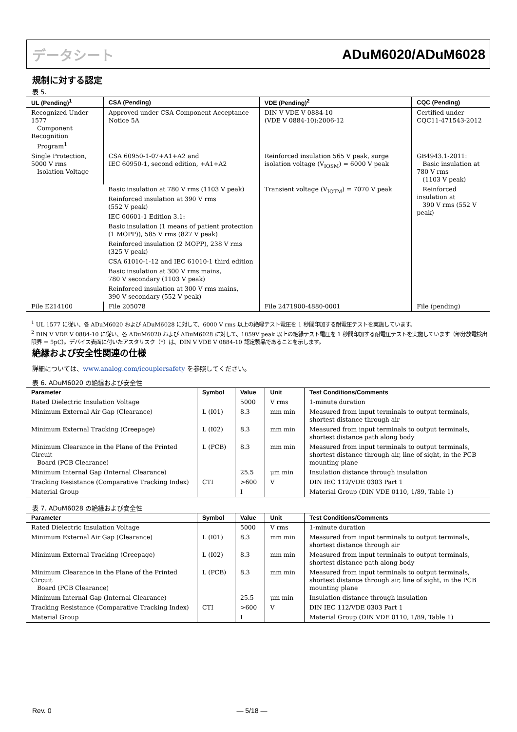データシート ADuM6020/ADuM6028
規制に対する認定
表 5.
| UL (Pending)<sup>1</sup> | CSA (Pending) | VDE (Pending)<sup>2</sup> | CQC (Pending) |
| --- | --- | --- | --- |
| Recognized Under 1577 Component Recognition Program<sup>1</sup> | Approved under CSA Component Acceptance Notice 5A | DIN V VDE V 0884-10 (VDE V 0884-10):2006-12 | Certified under CQC11-471543-2012 |
| Single Protection, 5000 V rms Isolation Voltage | CSA 60950-1-07+A1+A2 and IEC 60950-1, second edition, +A1+A2 | Reinforced insulation 565 V peak, surge isolation voltage (V<sub>IOSM</sub>) = 6000 V peak | GB4943.1-2011: Basic insulation at 780 V rms (1103 V peak) |
| | Basic insulation at 780 V rms (1103 V peak) | Transient voltage (V<sub>IOTM</sub>) = 7070 V peak | Reinforced insulation at 390 V rms (552 V peak) |
| | Reinforced insulation at 390 V rms (552 V peak) | | |
| | IEC 60601-1 Edition 3.1: | | |
| | Basic insulation (1 means of patient protection (1 MOPP)), 585 V rms (827 V peak) | | |
| | Reinforced insulation (2 MOPP), 238 V rms (325 V peak) | | |
| | CSA 61010-1-12 and IEC 61010-1 third edition | | |
| | Basic insulation at 300 V rms mains, 780 V secondary (1103 V peak) | | |
| | Reinforced insulation at 300 V rms mains, 390 V secondary (552 V peak) | | |
| File E214100 | File 205078 | File 2471900-4880-0001 | File (pending) |
<sup>1</sup> UL 1577 に従い、各 ADuM6020 および ADuM6028 に対して、6000 V rms 以上の絶縁テスト電圧を 1 秒間印加する耐電圧テストを実施しています。
<sup>2</sup> DIN V VDE V 0884-10 に従い、各 ADuM6020 および ADuM6028 に対して、1059V peak 以上の絶縁テスト電圧を 1 秒間印加する耐電圧テストを実施しています（部分放電検出限界 = 5pC）。デバイス表面に付いたアスタリスク（*）は、DIN V VDE V 0884-10 認定製品であることを示します。
絶縁および安全性関連の仕様
詳細については、www.analog.com/icouplersafety を参照してください。
表 6. ADuM6020 の絶縁および安全性
| Parameter | Symbol | Value | Unit | Test Conditions/Comments |
| --- | --- | --- | --- | --- |
| Rated Dielectric Insulation Voltage | | 5000 | V rms | 1-minute duration |
| Minimum External Air Gap (Clearance) | L (I01) | 8.3 | mm min | Measured from input terminals to output terminals, shortest distance through air |
| Minimum External Tracking (Creepage) | L (I02) | 8.3 | mm min | Measured from input terminals to output terminals, shortest distance path along body |
| Minimum Clearance in the Plane of the Printed Circuit Board (PCB Clearance) | L (PCB) | 8.3 | mm min | Measured from input terminals to output terminals, shortest distance through air, line of sight, in the PCB mounting plane |
| Minimum Internal Gap (Internal Clearance) | | 25.5 | μm min | Insulation distance through insulation |
| Tracking Resistance (Comparative Tracking Index) | CTI | >600 | V | DIN IEC 112/VDE 0303 Part 1 |
| Material Group | | I | | Material Group (DIN VDE 0110, 1/89, Table 1) |
表 7. ADuM6028 の絶縁および安全性
| Parameter | Symbol | Value | Unit | Test Conditions/Comments |
| --- | --- | --- | --- | --- |
| Rated Dielectric Insulation Voltage | | 5000 | V rms | 1-minute duration |
| Minimum External Air Gap (Clearance) | L (I01) | 8.3 | mm min | Measured from input terminals to output terminals, shortest distance through air |
| Minimum External Tracking (Creepage) | L (I02) | 8.3 | mm min | Measured from input terminals to output terminals, shortest distance path along body |
| Minimum Clearance in the Plane of the Printed Circuit Board (PCB Clearance) | L (PCB) | 8.3 | mm min | Measured from input terminals to output terminals, shortest distance through air, line of sight, in the PCB mounting plane |
| Minimum Internal Gap (Internal Clearance) | | 25.5 | μm min | Insulation distance through insulation |
| Tracking Resistance (Comparative Tracking Index) | CTI | >600 | V | DIN IEC 112/VDE 0303 Part 1 |
| Material Group | | I | | Material Group (DIN VDE 0110, 1/89, Table 1) |
Rev. 0 ― 5/18 ―